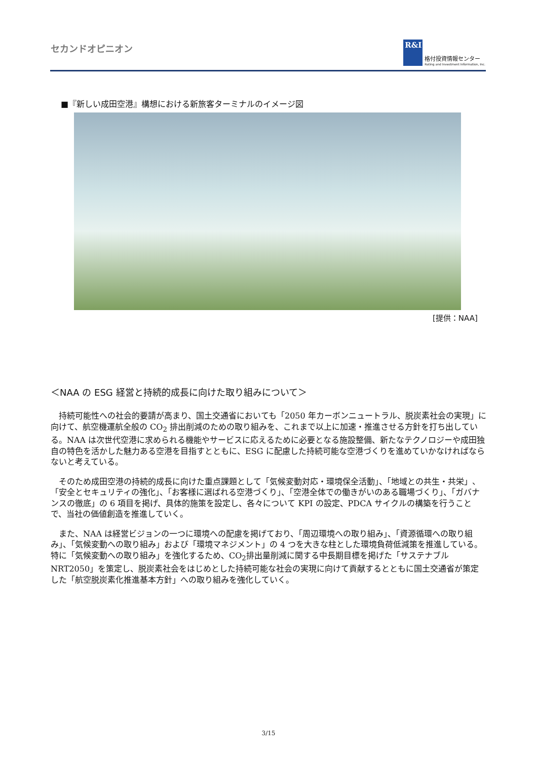セカンドオピニオン
R&I
格付投資情報センター
Rating and Investment Information, Inc.
■『新しい成田空港』構想における新旅客ターミナルのイメージ図
[提供：NAA]
＜NAA の ESG 経営と持続的成長に向けた取り組みについて＞
持続可能性への社会的要請が高まり、国土交通省においても「2050 年カーボンニュートラル、脱炭素社会の実現」に向けて、航空機運航全般の CO<sub>2</sub> 排出削減のための取り組みを、これまで以上に加速・推進させる方針を打ち出している。NAA は次世代空港に求められる機能やサービスに応えるために必要となる施設整備、新たなテクノロジーや成田独自の特色を活かした魅力ある空港を目指すとともに、ESG に配慮した持続可能な空港づくりを進めていかなければならないと考えている。
そのため成田空港の持続的成長に向けた重点課題として「気候変動対応・環境保全活動」、「地域との共生・共栄」、「安全とセキュリティの強化」、「お客様に選ばれる空港づくり」、「空港全体での働きがいのある職場づくり」、「ガバナンスの徹底」の 6 項目を掲げ、具体的施策を設定し、各々について KPI の設定、PDCA サイクルの構築を行うことで、当社の価値創造を推進していく。
また、NAA は経営ビジョンの一つに環境への配慮を掲げており、「周辺環境への取り組み」、「資源循環への取り組み」、「気候変動への取り組み」および「環境マネジメント」の 4 つを大きな柱とした環境負荷低減策を推進している。特に「気候変動への取り組み」を強化するため、CO<sub>2</sub>排出量削減に関する中長期目標を掲げた「サステナブル NRT2050」を策定し、脱炭素社会をはじめとした持続可能な社会の実現に向けて貢献するとともに国土交通省が策定した「航空脱炭素化推進基本方針」への取り組みを強化していく。
3/15